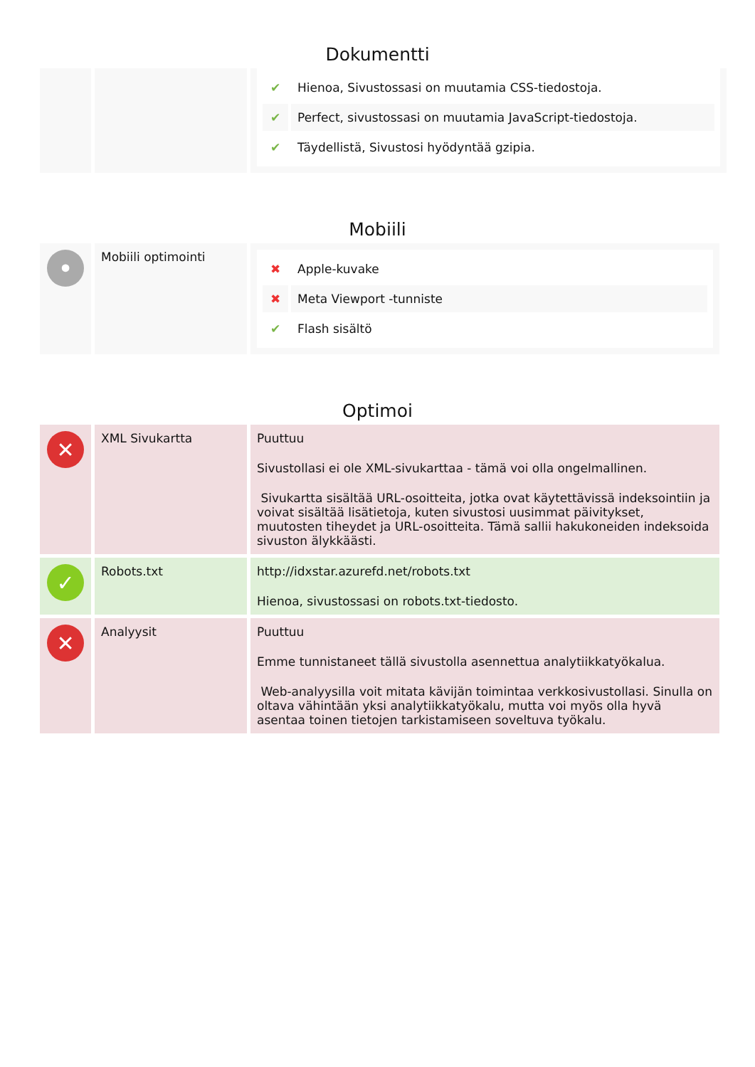Dokumentti
| | | / ✔ / Hienoa, Sivustossasi on muutamia CSS-tiedostoja. / / ✔ / Perfect, sivustossasi on muutamia JavaScript-tiedostoja. / / ✔ / Täydellistä, Sivustosi hyödyntää gzipia. / |
Mobiili
| • | Mobiili optimointi | / ✖ / Apple-kuvake / / ✖ / Meta Viewport -tunniste / / ✔ / Flash sisältö / |
Optimoi
| ✕ | XML Sivukartta | Puuttuu Sivustollasi ei ole XML-sivukarttaa - tämä voi olla ongelmallinen. Sivukartta sisältää URL-osoitteita, jotka ovat käytettävissä indeksointiin ja voivat sisältää lisätietoja, kuten sivustosi uusimmat päivitykset, muutosten tiheydet ja URL-osoitteita. Tämä sallii hakukoneiden indeksoida sivuston älykkäästi. |
| ✓ | Robots.txt | http://idxstar.azurefd.net/robots.txt Hienoa, sivustossasi on robots.txt-tiedosto. |
| ✕ | Analyysit | Puuttuu Emme tunnistaneet tällä sivustolla asennettua analytiikkatyökalua. Web-analyysilla voit mitata kävijän toimintaa verkkosivustollasi. Sinulla on oltava vähintään yksi analytiikkatyökalu, mutta voi myös olla hyvä asentaa toinen tietojen tarkistamiseen soveltuva työkalu. |